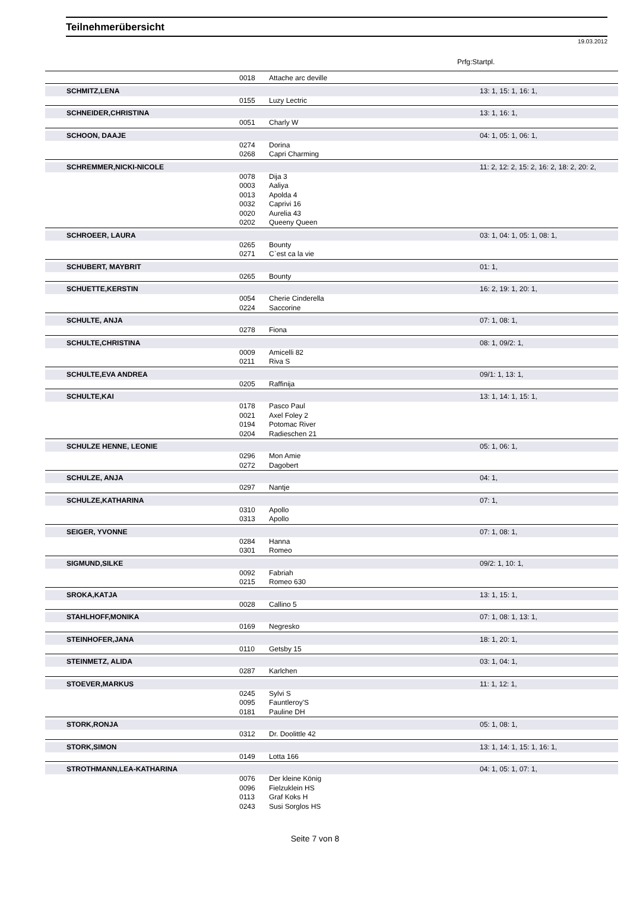Teilnehmerübersicht
19.03.2012
Prfg:Startpl.
| | 0018 | Attache arc deville | |
| SCHMITZ,LENA | | | 13: 1, 15: 1, 16: 1, |
| | 0155 | Luzy Lectric | |
| SCHNEIDER,CHRISTINA | | | 13: 1, 16: 1, |
| | 0051 | Charly W | |
| SCHOON, DAAJE | | | 04: 1, 05: 1, 06: 1, |
| | 0274 | Dorina | |
| | 0268 | Capri Charming | |
| SCHREMMER,NICKI-NICOLE | | | 11: 2, 12: 2, 15: 2, 16: 2, 18: 2, 20: 2, |
| | 0078 | Dija 3 | |
| | 0003 | Aaliya | |
| | 0013 | Apolda 4 | |
| | 0032 | Caprivi 16 | |
| | 0020 | Aurelia 43 | |
| | 0202 | Queeny Queen | |
| SCHROEER, LAURA | | | 03: 1, 04: 1, 05: 1, 08: 1, |
| | 0265 | Bounty | |
| | 0271 | C`est ca la vie | |
| SCHUBERT, MAYBRIT | | | 01: 1, |
| | 0265 | Bounty | |
| SCHUETTE,KERSTIN | | | 16: 2, 19: 1, 20: 1, |
| | 0054 | Cherie Cinderella | |
| | 0224 | Saccorine | |
| SCHULTE, ANJA | | | 07: 1, 08: 1, |
| | 0278 | Fiona | |
| SCHULTE,CHRISTINA | | | 08: 1, 09/2: 1, |
| | 0009 | Amicelli 82 | |
| | 0211 | Riva S | |
| SCHULTE,EVA ANDREA | | | 09/1: 1, 13: 1, |
| | 0205 | Raffinija | |
| SCHULTE,KAI | | | 13: 1, 14: 1, 15: 1, |
| | 0178 | Pasco Paul | |
| | 0021 | Axel Foley 2 | |
| | 0194 | Potomac River | |
| | 0204 | Radieschen 21 | |
| SCHULZE HENNE, LEONIE | | | 05: 1, 06: 1, |
| | 0296 | Mon Amie | |
| | 0272 | Dagobert | |
| SCHULZE, ANJA | | | 04: 1, |
| | 0297 | Nantje | |
| SCHULZE,KATHARINA | | | 07: 1, |
| | 0310 | Apollo | |
| | 0313 | Apollo | |
| SEIGER, YVONNE | | | 07: 1, 08: 1, |
| | 0284 | Hanna | |
| | 0301 | Romeo | |
| SIGMUND,SILKE | | | 09/2: 1, 10: 1, |
| | 0092 | Fabriah | |
| | 0215 | Romeo 630 | |
| SROKA,KATJA | | | 13: 1, 15: 1, |
| | 0028 | Callino 5 | |
| STAHLHOFF,MONIKA | | | 07: 1, 08: 1, 13: 1, |
| | 0169 | Negresko | |
| STEINHOFER,JANA | | | 18: 1, 20: 1, |
| | 0110 | Getsby 15 | |
| STEINMETZ, ALIDA | | | 03: 1, 04: 1, |
| | 0287 | Karlchen | |
| STOEVER,MARKUS | | | 11: 1, 12: 1, |
| | 0245 | Sylvi S | |
| | 0095 | Fauntleroy'S | |
| | 0181 | Pauline DH | |
| STORK,RONJA | | | 05: 1, 08: 1, |
| | 0312 | Dr. Doolittle 42 | |
| STORK,SIMON | | | 13: 1, 14: 1, 15: 1, 16: 1, |
| | 0149 | Lotta 166 | |
| STROTHMANN,LEA-KATHARINA | | | 04: 1, 05: 1, 07: 1, |
| | 0076 | Der kleine König | |
| | 0096 | Fielzuklein HS | |
| | 0113 | Graf Koks H | |
| | 0243 | Susi Sorglos HS | |
Seite 7 von 8